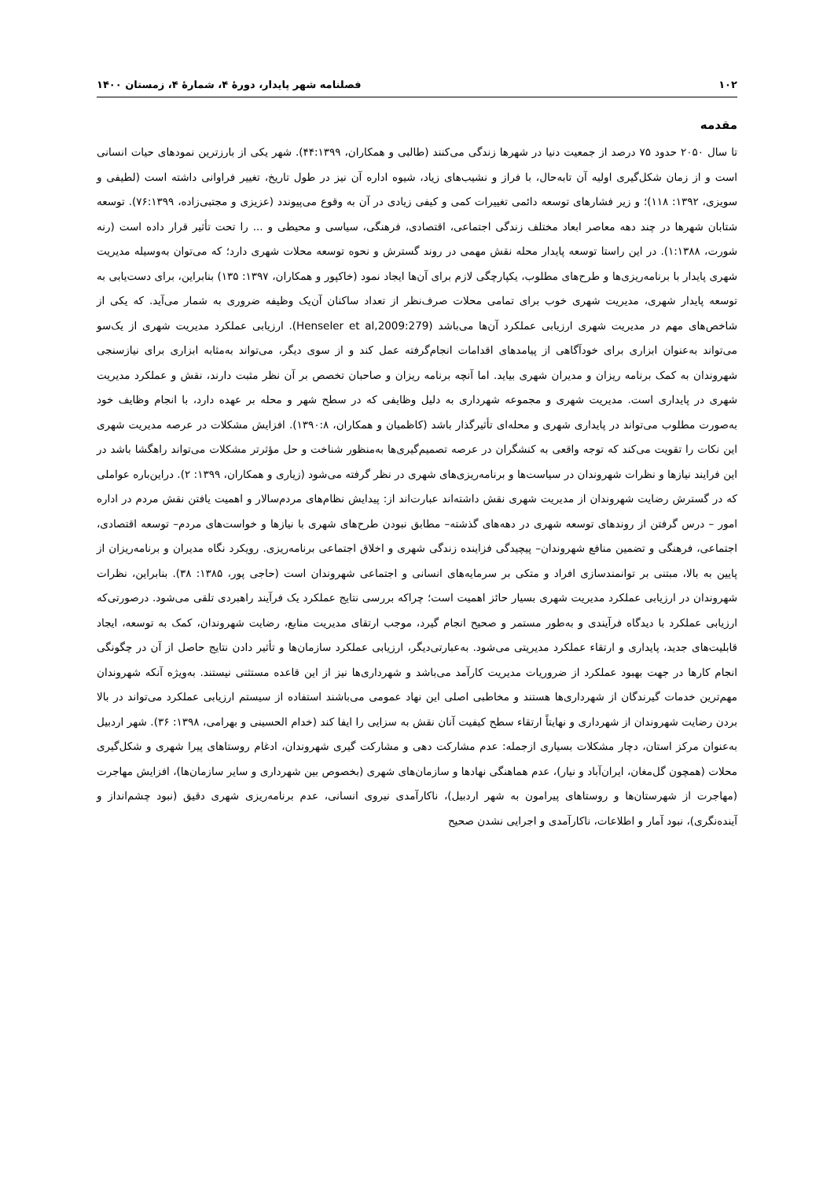۱۰۲ فصلنامه شهر پایدار، دورهٔ ۴، شمارهٔ ۴، زمستان ۱۴۰۰
مقدمه
تا سال ۲۰۵۰ حدود ۷۵ درصد از جمعیت دنیا در شهرها زندگی می‌کنند (طالبی و همکاران، ۴۴:۱۳۹۹). شهر یکی از بارزترین نمودهای حیات انسانی است و از زمان شکل‌گیری اولیه آن تابه‌حال، با فراز و نشیب‌های زیاد، شیوه اداره آن نیز در طول تاریخ، تغییر فراوانی داشته است (لطیفی و سویزی، ۱۳۹۲: ۱۱۸)؛ و زیر فشارهای توسعه دائمی تغییرات کمی و کیفی زیادی در آن به وقوع می‌پیوندد (عزیزی و مجتبی‌زاده، ۷۶:۱۳۹۹). توسعه شتابان شهرها در چند دهه معاصر ابعاد مختلف زندگی اجتماعی، اقتصادی، فرهنگی، سیاسی و محیطی و ... را تحت تأثیر قرار داده است (رنه شورت، ۱:۱۳۸۸). در این راستا توسعه پایدار محله نقش مهمی در روند گسترش و نحوه توسعه محلات شهری دارد؛ که می‌توان به‌وسیله مدیریت شهری پایدار با برنامه‌ریزی‌ها و طرح‌های مطلوب، یکپارچگی لازم برای آن‌ها ایجاد نمود (خاکپور و همکاران، ۱۳۹۷: ۱۳۵) بنابراین، برای دست‌یابی به توسعه پایدار شهری، مدیریت شهری خوب برای تمامی محلات صرف‌نظر از تعداد ساکنان آن‌یک وظیفه ضروری به شمار می‌آید. که یکی از شاخص‌های مهم در مدیریت شهری ارزیابی عملکرد آن‌ها می‌باشد (Henseler et al,2009:279). ارزیابی عملکرد مدیریت شهری از یک‌سو می‌تواند به‌عنوان ابزاری برای خودآگاهی از پیامدهای اقدامات انجام‌گرفته عمل کند و از سوی دیگر، می‌تواند به‌مثابه ابزاری برای نیازسنجی شهروندان به کمک برنامه ریزان و مدیران شهری بیاید. اما آنچه برنامه ریزان و صاحبان تخصص بر آن نظر مثبت دارند، نقش و عملکرد مدیریت شهری در پایداری است. مدیریت شهری و مجموعه شهرداری به دلیل وظایفی که در سطح شهر و محله بر عهده دارد، با انجام وظایف خود به‌صورت مطلوب می‌تواند در پایداری شهری و محله‌ای تأثیرگذار باشد (کاظمیان و همکاران، ۱۳۹۰:۸). افزایش مشکلات در عرصه مدیریت شهری این نکات را تقویت می‌کند که توجه واقعی به کنشگران در عرصه تصمیم‌گیری‌ها به‌منظور شناخت و حل مؤثرتر مشکلات می‌تواند راهگشا باشد در این فرایند نیازها و نظرات شهروندان در سیاست‌ها و برنامه‌ریزی‌های شهری در نظر گرفته می‌شود (زیاری و همکاران، ۱۳۹۹: ۲). دراین‌باره عواملی که در گسترش رضایت شهروندان از مدیریت شهری نقش داشته‌اند عبارت‌اند از: پیدایش نظام‌های مردم‌سالار و اهمیت یافتن نقش مردم در اداره امور – درس گرفتن از روندهای توسعه شهری در دهه‌های گذشته– مطابق نبودن طرح‌های شهری با نیازها و خواست‌های مردم– توسعه اقتصادی، اجتماعی، فرهنگی و تضمین منافع شهروندان– پیچیدگی فزاینده زندگی شهری و اخلاق اجتماعی برنامه‌ریزی. رویکرد نگاه مدیران و برنامه‌ریزان از پایین به بالا، مبتنی بر توانمندسازی افراد و متکی بر سرمایه‌های انسانی و اجتماعی شهروندان است (حاجی پور، ۱۳۸۵: ۳۸). بنابراین، نظرات شهروندان در ارزیابی عملکرد مدیریت شهری بسیار حائز اهمیت است؛ چراکه بررسی نتایج عملکرد یک فرآیند راهبردی تلقی می‌شود. درصورتی‌که ارزیابی عملکرد با دیدگاه فرآیندی و به‌طور مستمر و صحیح انجام گیرد، موجب ارتقای مدیریت منابع، رضایت شهروندان، کمک به توسعه، ایجاد قابلیت‌های جدید، پایداری و ارتقاء عملکرد مدیریتی می‌شود. به‌عبارتی‌دیگر، ارزیابی عملکرد سازمان‌ها و تأثیر دادن نتایج حاصل از آن در چگونگی انجام کارها در جهت بهبود عملکرد از ضروریات مدیریت کارآمد می‌باشد و شهرداری‌ها نیز از این قاعده مستثنی نیستند. به‌ویژه آنکه شهروندان مهم‌ترین خدمات گیرندگان از شهرداری‌ها هستند و مخاطبی اصلی این نهاد عمومی می‌باشند استفاده از سیستم ارزیابی عملکرد می‌تواند در بالا بردن رضایت شهروندان از شهرداری و نهایتاً ارتقاء سطح کیفیت آنان نقش به سزایی را ایفا کند (خدام الحسینی و بهرامی، ۱۳۹۸: ۳۶). شهر اردبیل به‌عنوان مرکز استان، دچار مشکلات بسیاری ازجمله: عدم مشارکت دهی و مشارکت گیری شهروندان، ادغام روستاهای پیرا شهری و شکل‌گیری محلات (همچون گل‌مغان، ایران‌آباد و نیار)، عدم هماهنگی نهادها و سازمان‌های شهری (بخصوص بین شهرداری و سایر سازمان‌ها)، افزایش مهاجرت (مهاجرت از شهرستان‌ها و روستاهای پیرامون به شهر اردبیل)، ناکارآمدی نیروی انسانی، عدم برنامه‌ریزی شهری دقیق (نبود چشم‌انداز و آینده‌نگری)، نبود آمار و اطلاعات، ناکارآمدی و اجرایی نشدن صحیح